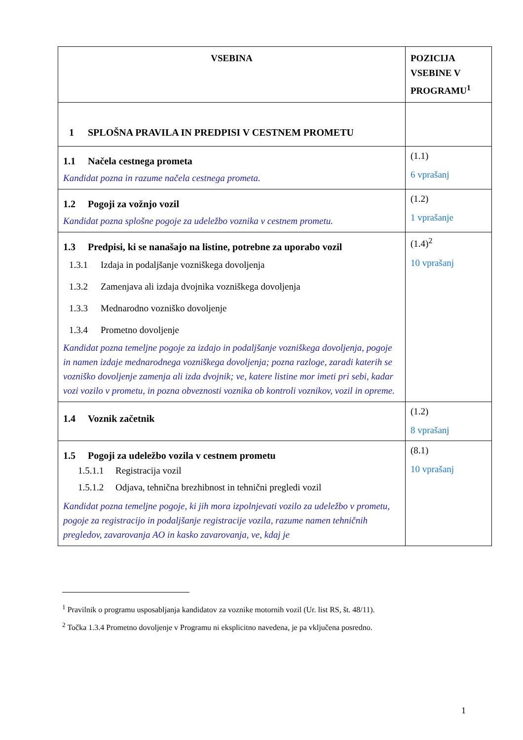| VSEBINA | POZICIJA VSEBINE V PROGRAMU<sup>1</sup> |
| --- | --- |
| 1 SPLOŠNA PRAVILA IN PREDPISI V CESTNEM PROMETU | |
| 1.1 Načela cestnega prometa Kandidat pozna in razume načela cestnega prometa. | (1.1) 6 vprašanj |
| 1.2 Pogoji za vožnjo vozil Kandidat pozna splošne pogoje za udeležbo voznika v cestnem prometu. | (1.2) 1 vprašanje |
| 1.3 Predpisi, ki se nanašajo na listine, potrebne za uporabo vozil 1.3.1 Izdaja in podaljšanje vozniškega dovoljenja 1.3.2 Zamenjava ali izdaja dvojnika vozniškega dovoljenja 1.3.3 Mednarodno vozniško dovoljenje 1.3.4 Prometno dovoljenje Kandidat pozna temeljne pogoje za izdajo in podaljšanje vozniškega dovoljenja, pogoje in namen izdaje mednarodnega vozniškega dovoljenja; pozna razloge, zaradi katerih se vozniško dovoljenje zamenja ali izda dvojnik; ve, katere listine mor imeti pri sebi, kadar vozi vozilo v prometu, in pozna obveznosti voznika ob kontroli voznikov, vozil in opreme. | (1.4)<sup>2</sup> 10 vprašanj |
| 1.4 Voznik začetnik | (1.2) 8 vprašanj |
| 1.5 Pogoji za udeležbo vozila v cestnem prometu 1.5.1.1 Registracija vozil 1.5.1.2 Odjava, tehnična brezhibnost in tehnični pregledi vozil Kandidat pozna temeljne pogoje, ki jih mora izpolnjevati vozilo za udeležbo v prometu, pogoje za registracijo in podaljšanje registracije vozila, razume namen tehničnih pregledov, zavarovanja AO in kasko zavarovanja, ve, kdaj je | (8.1) 10 vprašanj |
<sup>1</sup> Pravilnik o programu usposabljanja kandidatov za voznike motornih vozil (Ur. list RS, št. 48/11).
<sup>2</sup> Točka 1.3.4 Prometno dovoljenje v Programu ni eksplicitno navedena, je pa vključena posredno.
1